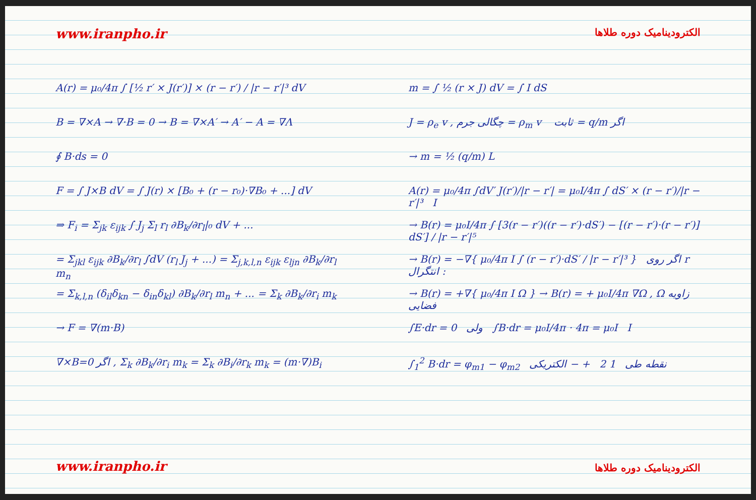www.iranpho.ir
A(r) = μ₀/4π ∫ [½ r′ × J(r′)] × (r − r′) / |r − r′|³ dV
B = ∇×A → ∇·B = 0 → B = ∇×A′ → A′ − A = ∇Λ
∮ B·ds = 0
F = ∫ J×B dV = ∫ J(r) × [B₀ + (r − r₀)·∇B₀ + ...] dV
⇒ F<sub>i</sub> = Σ<sub>jk</sub> ε<sub>ijk</sub> ∫ J<sub>j</sub> Σ<sub>l</sub> r<sub>l</sub> ∂B<sub>k</sub>/∂r<sub>l</sub>|₀ dV + ...
= Σ<sub>jkl</sub> ε<sub>ijk</sub> ∂B<sub>k</sub>/∂r<sub>l</sub> ∫dV (r<sub>l</sub> J<sub>j</sub> + ...) = Σ<sub>j,k,l,n</sub> ε<sub>ijk</sub> ε<sub>ljn</sub> ∂B<sub>k</sub>/∂r<sub>l</sub> m<sub>n</sub>
= Σ<sub>k,l,n</sub> (δ<sub>il</sub>δ<sub>kn</sub> − δ<sub>in</sub>δ<sub>kl</sub>) ∂B<sub>k</sub>/∂r<sub>l</sub> m<sub>n</sub> + ... = Σ<sub>k</sub> ∂B<sub>k</sub>/∂r<sub>i</sub> m<sub>k</sub>
→ F = ∇(m·B)
∇×B=0 اگر , Σ<sub>k</sub> ∂B<sub>k</sub>/∂r<sub>i</sub> m<sub>k</sub> = Σ<sub>k</sub> ∂B<sub>i</sub>/∂r<sub>k</sub> m<sub>k</sub> = (m·∇)B<sub>i</sub>
www.iranpho.ir
الکترودینامیک دوره طلاها
m = ∫ ½ (r × J) dV = ∫ I dS
J = ρ<sub>e</sub> v , چگالی جرم = ρ<sub>m</sub> v ثابت = q/m اگر
→ m = ½ (q/m) L
A(r) = μ₀/4π ∫dV′ J(r′)/|r − r′| = μ₀I/4π ∫ dS′ × (r − r′)/|r − r′|³ I
→ B(r) = μ₀I/4π ∫ [3(r − r′)((r − r′)·dS′) − [(r − r′)·(r − r′)] dS′] / |r − r′|⁵
→ B(r) = −∇{ μ₀/4π I ∫ (r − r′)·dS′ / |r − r′|³ } اگر روی r انتگرال :
→ B(r) = +∇{ μ₀/4π I Ω } → B(r) = + μ₀I/4π ∇Ω , Ω زاویه فضایی
∫E·dr = 0 ولی ∫B·dr = μ₀I/4π · 4π = μ₀I I
∫<sub>1</sub><sup>2</sup> B·dr = φ<sub>m1</sub> − φ<sub>m2</sub> نقطه طی 1 2 + − الکتریکی
الکترودینامیک دوره طلاها